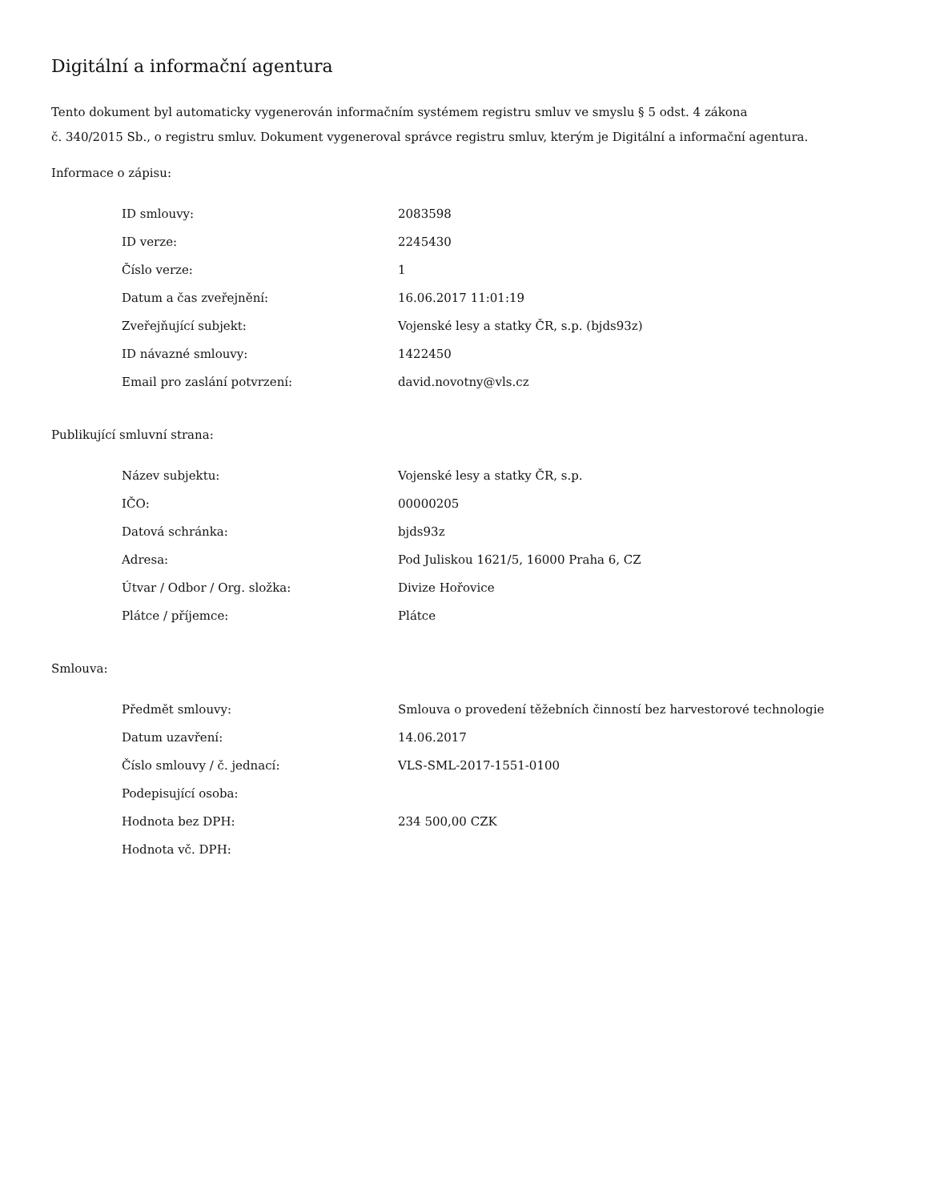Digitální a informační agentura
Tento dokument byl automaticky vygenerován informačním systémem registru smluv ve smyslu § 5 odst. 4 zákona
č. 340/2015 Sb., o registru smluv. Dokument vygeneroval správce registru smluv, kterým je Digitální a informační agentura.
Informace o zápisu:
| ID smlouvy: | 2083598 |
| ID verze: | 2245430 |
| Číslo verze: | 1 |
| Datum a čas zveřejnění: | 16.06.2017 11:01:19 |
| Zveřejňující subjekt: | Vojenské lesy a statky ČR, s.p. (bjds93z) |
| ID návazné smlouvy: | 1422450 |
| Email pro zaslání potvrzení: | david.novotny@vls.cz |
Publikující smluvní strana:
| Název subjektu: | Vojenské lesy a statky ČR, s.p. |
| IČO: | 00000205 |
| Datová schránka: | bjds93z |
| Adresa: | Pod Juliskou 1621/5, 16000 Praha 6, CZ |
| Útvar / Odbor / Org. složka: | Divize Hořovice |
| Plátce / příjemce: | Plátce |
Smlouva:
| Předmět smlouvy: | Smlouva o provedení těžebních činností bez harvestorové technologie |
| Datum uzavření: | 14.06.2017 |
| Číslo smlouvy / č. jednací: | VLS-SML-2017-1551-0100 |
| Podepisující osoba: | |
| Hodnota bez DPH: | 234 500,00 CZK |
| Hodnota vč. DPH: | |